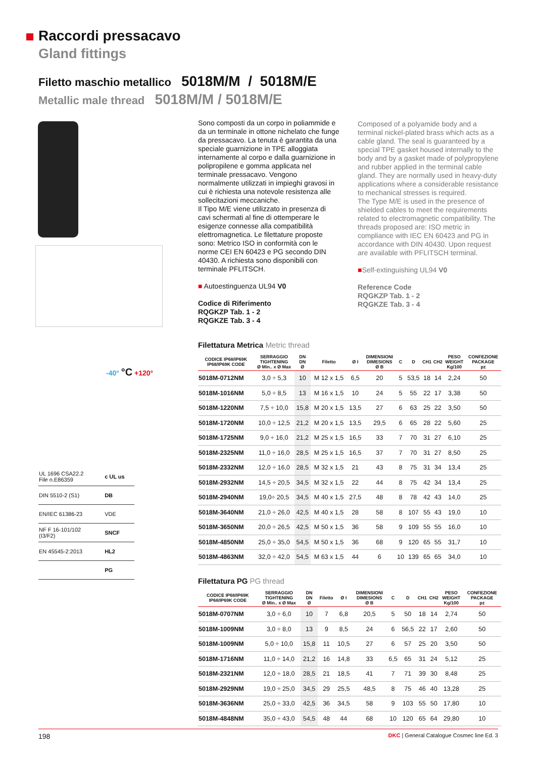Raccordi pressacavo
Gland fittings
Filetto maschio metallico 5018M/M / 5018M/E
Metallic male thread 5018M/M / 5018M/E
-40° °C +120°
Sono composti da un corpo in poliammide e da un terminale in ottone nichelato che funge da pressacavo. La tenuta è garantita da una speciale guarnizione in TPE alloggiata internamente al corpo e dalla guarnizione in polipropilene e gomma applicata nel terminale pressacavo. Vengono normalmente utilizzati in impieghi gravosi in cui è richiesta una notevole resistenza alle sollecitazioni meccaniche.
Il Tipo M/E viene utilizzato in presenza di cavi schermati al fine di ottemperare le esigenze connesse alla compatibilità elettromagnetica. Le filettature proposte sono: Metrico ISO in conformità con le norme CEI EN 60423 e PG secondo DIN 40430. A richiesta sono disponibili con terminale PFLITSCH.
■ Autoestinguenza UL94 V0
Codice di Riferimento
RQGKZP Tab. 1 - 2
RQGKZE Tab. 3 - 4
Composed of a polyamide body and a terminal nickel-plated brass which acts as a cable gland. The seal is guaranteed by a special TPE gasket housed internally to the body and by a gasket made of polypropylene and rubber applied in the terminal cable gland. They are normally used in heavy-duty applications where a considerable resistance to mechanical stresses is required.
The Type M/E is used in the presence of shielded cables to meet the requirements related to electromagnetic compatibility. The threads proposed are: ISO metric in compliance with IEC EN 60423 and PG in accordance with DIN 40430. Upon request are available with PFLITSCH terminal.
■Self-extinguishing UL94 V0
Reference Code
RQGKZP Tab. 1 - 2
RQGKZE Tab. 3 - 4
| UL 1696 CSA22.2 File n.E86359 | c UL us |
| DIN 5510-2 (S1) | DB |
| EN/IEC 61386-23 | VDE |
| NF F 16-101/102 (I3/F2) | SNCF |
| EN 45545-2:2013 | HL2 |
| | PG |
Filettatura Metrica Metric thread
| CODICE IP68/IP69K IP68/IP69K CODE | SERRAGGIO TIGHTENING Ø Min.. x Ø Max | DN DN Ø | Filetto | Ø I | DIMENSIONI DIMESIONS Ø B | C | D | CH1 | CH2 | PESO WEIGHT Kg/100 | CONFEZIONE PACKAGE pz |
| --- | --- | --- | --- | --- | --- | --- | --- | --- | --- | --- | --- |
| 5018M-0712NM | 3,0 ÷ 5,3 | 10 | M 12 x 1,5 | 6,5 | 20 | 5 | 53,5 | 18 | 14 | 2,24 | 50 |
| 5018M-1016NM | 5,0 ÷ 8,5 | 13 | M 16 x 1,5 | 10 | 24 | 5 | 55 | 22 | 17 | 3,38 | 50 |
| 5018M-1220NM | 7,5 ÷ 10,0 | 15,8 | M 20 x 1,5 | 13,5 | 27 | 6 | 63 | 25 | 22 | 3,50 | 50 |
| 5018M-1720NM | 10,0 ÷ 12,5 | 21,2 | M 20 x 1,5 | 13,5 | 29,5 | 6 | 65 | 28 | 22 | 5,60 | 25 |
| 5018M-1725NM | 9,0 ÷ 16,0 | 21,2 | M 25 x 1,5 | 16,5 | 33 | 7 | 70 | 31 | 27 | 6,10 | 25 |
| 5018M-2325NM | 11,0 ÷ 16,0 | 28,5 | M 25 x 1,5 | 16,5 | 37 | 7 | 70 | 31 | 27 | 8,50 | 25 |
| 5018M-2332NM | 12,0 ÷ 16,0 | 28,5 | M 32 x 1,5 | 21 | 43 | 8 | 75 | 31 | 34 | 13,4 | 25 |
| 5018M-2932NM | 14,5 ÷ 20,5 | 34,5 | M 32 x 1,5 | 22 | 44 | 8 | 75 | 42 | 34 | 13,4 | 25 |
| 5018M-2940NM | 19,0÷ 20,5 | 34,5 | M 40 x 1,5 | 27,5 | 48 | 8 | 78 | 42 | 43 | 14,0 | 25 |
| 5018M-3640NM | 21,0 ÷ 26,0 | 42,5 | M 40 x 1,5 | 28 | 58 | 8 | 107 | 55 | 43 | 19,0 | 10 |
| 5018M-3650NM | 20,0 ÷ 26,5 | 42,5 | M 50 x 1,5 | 36 | 58 | 9 | 109 | 55 | 55 | 16,0 | 10 |
| 5018M-4850NM | 25,0 ÷ 35,0 | 54,5 | M 50 x 1,5 | 36 | 68 | 9 | 120 | 65 | 55 | 31,7 | 10 |
| 5018M-4863NM | 32,0 ÷ 42,0 | 54,5 | M 63 x 1,5 | 44 | 6 | 10 | 139 | 65 | 65 | 34,0 | 10 |
Filettatura PG PG thread
| CODICE IP68/IP69K IP68/IP69K CODE | SERRAGGIO TIGHTENING Ø Min.. x Ø Max | DN DN Ø | Filetto | Ø I | DIMENSIONI DIMESIONS Ø B | C | D | CH1 | CH2 | PESO WEIGHT Kg/100 | CONFEZIONE PACKAGE pz |
| --- | --- | --- | --- | --- | --- | --- | --- | --- | --- | --- | --- |
| 5018M-0707NM | 3,0 ÷ 6,0 | 10 | 7 | 6,8 | 20,5 | 5 | 50 | 18 | 14 | 2,74 | 50 |
| 5018M-1009NM | 3,0 ÷ 8,0 | 13 | 9 | 8,5 | 24 | 6 | 56,5 | 22 | 17 | 2,60 | 50 |
| 5018M-1009NM | 5,0 ÷ 10,0 | 15,8 | 11 | 10,5 | 27 | 6 | 57 | 25 | 20 | 3,50 | 50 |
| 5018M-1716NM | 11,0 ÷ 14,0 | 21,2 | 16 | 14,8 | 33 | 6,5 | 65 | 31 | 24 | 5,12 | 25 |
| 5018M-2321NM | 12,0 ÷ 18,0 | 28,5 | 21 | 18,5 | 41 | 7 | 71 | 39 | 30 | 8,48 | 25 |
| 5018M-2929NM | 19,0 ÷ 25,0 | 34,5 | 29 | 25,5 | 48,5 | 8 | 75 | 46 | 40 | 13,28 | 25 |
| 5018M-3636NM | 25,0 ÷ 33,0 | 42,5 | 36 | 34,5 | 58 | 9 | 103 | 55 | 50 | 17,80 | 10 |
| 5018M-4848NM | 35,0 ÷ 43,0 | 54,5 | 48 | 44 | 68 | 10 | 120 | 65 | 64 | 29,80 | 10 |
198
DKC | General Catalogue Cosmec line Ed. 3